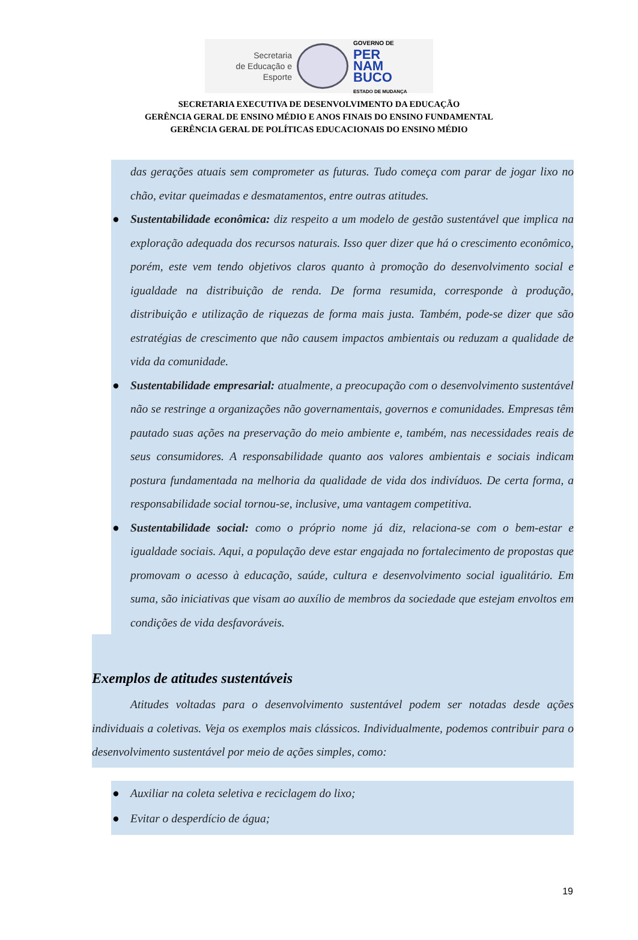Secretaria
de Educação e
Esporte
GOVERNO DE
PER
NAM
BUCO
ESTADO DE MUDANÇA
SECRETARIA EXECUTIVA DE DESENVOLVIMENTO DA EDUCAÇÃO
GERÊNCIA GERAL DE ENSINO MÉDIO E ANOS FINAIS DO ENSINO FUNDAMENTAL
GERÊNCIA GERAL DE POLÍTICAS EDUCACIONAIS DO ENSINO MÉDIO
das gerações atuais sem comprometer as futuras. Tudo começa com parar de jogar lixo no chão, evitar queimadas e desmatamentos, entre outras atitudes.
● Sustentabilidade econômica: diz respeito a um modelo de gestão sustentável que implica na exploração adequada dos recursos naturais. Isso quer dizer que há o crescimento econômico, porém, este vem tendo objetivos claros quanto à promoção do desenvolvimento social e igualdade na distribuição de renda. De forma resumida, corresponde à produção, distribuição e utilização de riquezas de forma mais justa. Também, pode-se dizer que são estratégias de crescimento que não causem impactos ambientais ou reduzam a qualidade de vida da comunidade.
● Sustentabilidade empresarial: atualmente, a preocupação com o desenvolvimento sustentável não se restringe a organizações não governamentais, governos e comunidades. Empresas têm pautado suas ações na preservação do meio ambiente e, também, nas necessidades reais de seus consumidores. A responsabilidade quanto aos valores ambientais e sociais indicam postura fundamentada na melhoria da qualidade de vida dos indivíduos. De certa forma, a responsabilidade social tornou-se, inclusive, uma vantagem competitiva.
● Sustentabilidade social: como o próprio nome já diz, relaciona-se com o bem-estar e igualdade sociais. Aqui, a população deve estar engajada no fortalecimento de propostas que promovam o acesso à educação, saúde, cultura e desenvolvimento social igualitário. Em suma, são iniciativas que visam ao auxílio de membros da sociedade que estejam envoltos em condições de vida desfavoráveis.
Exemplos de atitudes sustentáveis
Atitudes voltadas para o desenvolvimento sustentável podem ser notadas desde ações individuais a coletivas. Veja os exemplos mais clássicos. Individualmente, podemos contribuir para o desenvolvimento sustentável por meio de ações simples, como:
● Auxiliar na coleta seletiva e reciclagem do lixo;
● Evitar o desperdício de água;
19